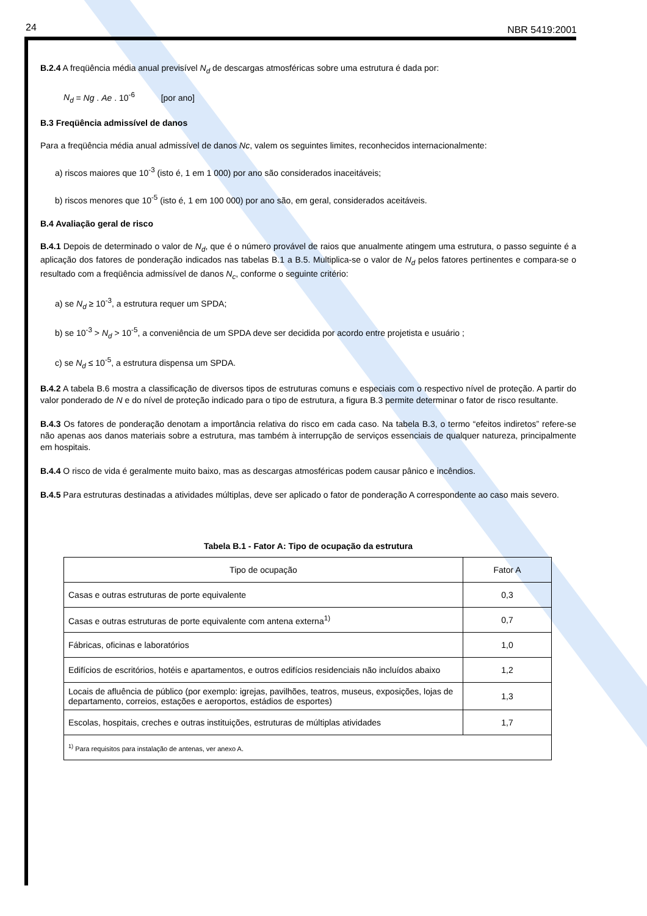24 NBR 5419:2001
B.2.4 A freqüência média anual previsível N<sub>d</sub> de descargas atmosféricas sobre uma estrutura é dada por:
N<sub>d</sub> = Ng . Ae . 10<sup>-6</sup> [por ano]
B.3 Freqüência admissível de danos
Para a freqüência média anual admissível de danos Nc, valem os seguintes limites, reconhecidos internacionalmente:
a) riscos maiores que 10<sup>-3</sup> (isto é, 1 em 1 000) por ano são considerados inaceitáveis;
b) riscos menores que 10<sup>-5</sup> (isto é, 1 em 100 000) por ano são, em geral, considerados aceitáveis.
B.4 Avaliação geral de risco
B.4.1 Depois de determinado o valor de N<sub>d</sub>, que é o número provável de raios que anualmente atingem uma estrutura, o passo seguinte é a aplicação dos fatores de ponderação indicados nas tabelas B.1 a B.5. Multiplica-se o valor de N<sub>d</sub> pelos fatores pertinentes e compara-se o resultado com a freqüência admissível de danos N<sub>c</sub>, conforme o seguinte critério:
a) se N<sub>d</sub> ≥ 10<sup>-3</sup>, a estrutura requer um SPDA;
b) se 10<sup>-3</sup> > N<sub>d</sub> > 10<sup>-5</sup>, a conveniência de um SPDA deve ser decidida por acordo entre projetista e usuário ;
c) se N<sub>d</sub> ≤ 10<sup>-5</sup>, a estrutura dispensa um SPDA.
B.4.2 A tabela B.6 mostra a classificação de diversos tipos de estruturas comuns e especiais com o respectivo nível de proteção. A partir do valor ponderado de N e do nível de proteção indicado para o tipo de estrutura, a figura B.3 permite determinar o fator de risco resultante.
B.4.3 Os fatores de ponderação denotam a importância relativa do risco em cada caso. Na tabela B.3, o termo “efeitos indiretos” refere-se não apenas aos danos materiais sobre a estrutura, mas também à interrupção de serviços essenciais de qualquer natureza, principalmente em hospitais.
B.4.4 O risco de vida é geralmente muito baixo, mas as descargas atmosféricas podem causar pânico e incêndios.
B.4.5 Para estruturas destinadas a atividades múltiplas, deve ser aplicado o fator de ponderação A correspondente ao caso mais severo.
Tabela B.1 - Fator A: Tipo de ocupação da estrutura
| Tipo de ocupação | Fator A |
| --- | --- |
| Casas e outras estruturas de porte equivalente | 0,3 |
| Casas e outras estruturas de porte equivalente com antena externa<sup>1)</sup> | 0,7 |
| Fábricas, oficinas e laboratórios | 1,0 |
| Edifícios de escritórios, hotéis e apartamentos, e outros edifícios residenciais não incluídos abaixo | 1,2 |
| Locais de afluência de público (por exemplo: igrejas, pavilhões, teatros, museus, exposições, lojas de departamento, correios, estações e aeroportos, estádios de esportes) | 1,3 |
| Escolas, hospitais, creches e outras instituições, estruturas de múltiplas atividades | 1,7 |
| <sup>1)</sup> Para requisitos para instalação de antenas, ver anexo A. | |